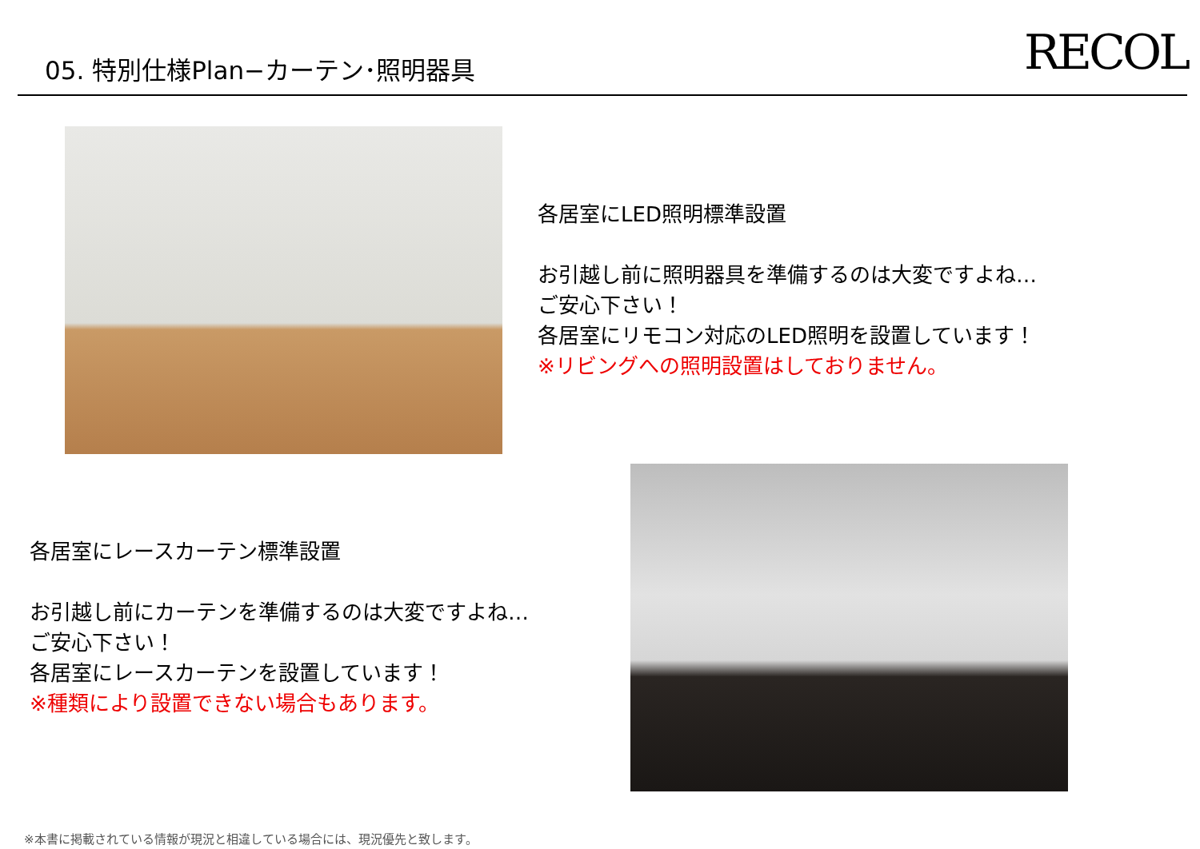05. 特別仕様Plan−カーテン･照明器具
RECOL
各居室にLED照明標準設置
お引越し前に照明器具を準備するのは大変ですよね…
ご安心下さい！
各居室にリモコン対応のLED照明を設置しています！
※リビングへの照明設置はしておりません。
各居室にレースカーテン標準設置
お引越し前にカーテンを準備するのは大変ですよね…
ご安心下さい！
各居室にレースカーテンを設置しています！
※種類により設置できない場合もあります。
※本書に掲載されている情報が現況と相違している場合には、現況優先と致します。